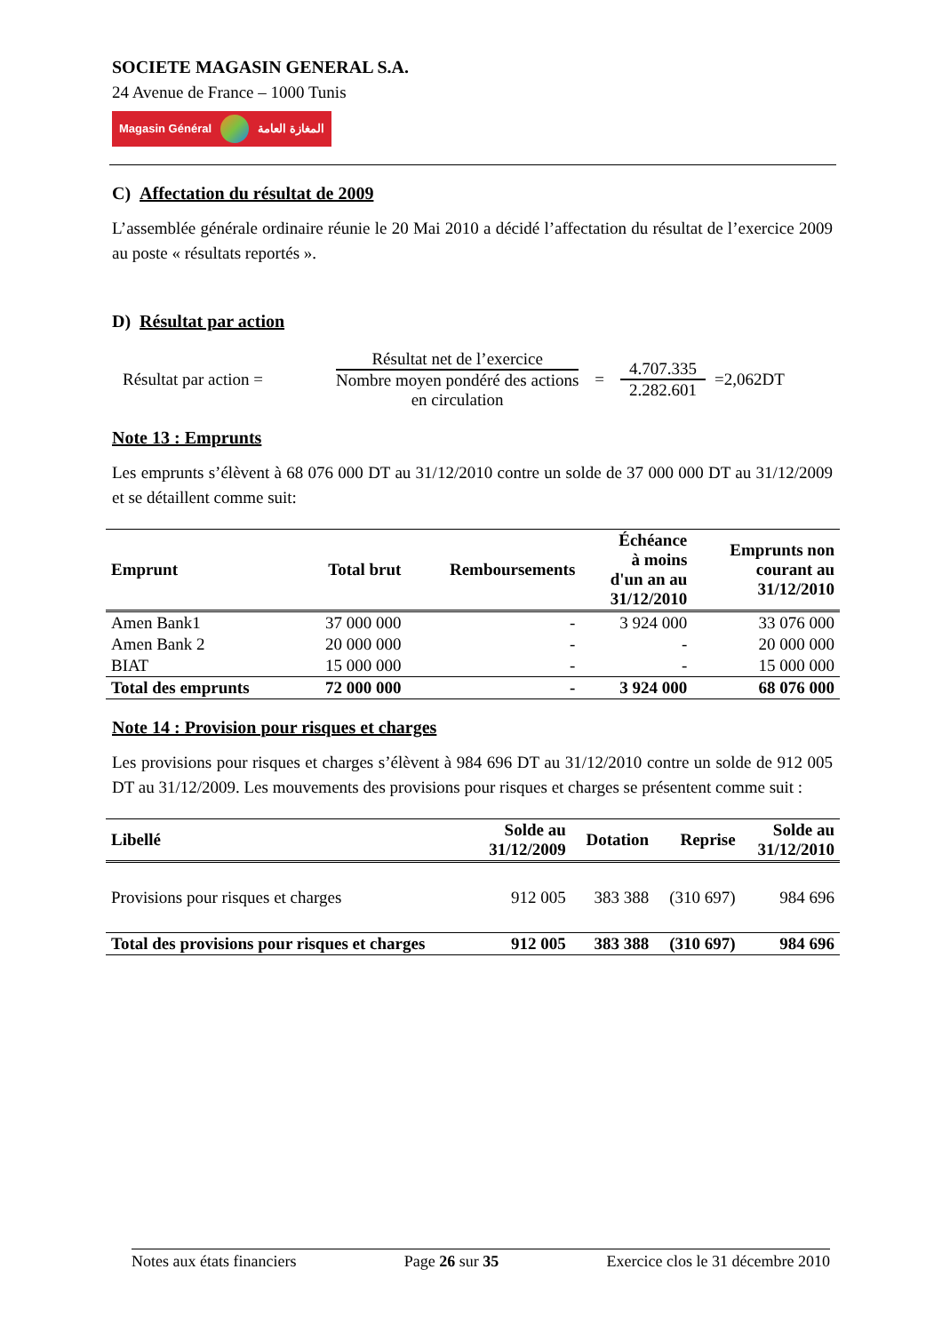SOCIETE MAGASIN GENERAL S.A.
24 Avenue de France – 1000 Tunis
Magasin Général المغازة العامة
C) Affectation du résultat de 2009
L’assemblée générale ordinaire réunie le 20 Mai 2010 a décidé l’affectation du résultat de l’exercice 2009 au poste « résultats reportés ».
D) Résultat par action
Résultat par action =
Résultat net de l’exercice
Nombre moyen pondéré des actions
en circulation
=
4.707.335
2.282.601
=2,062DT
Note 13 : Emprunts
Les emprunts s’élèvent à 68 076 000 DT au 31/12/2010 contre un solde de 37 000 000 DT au 31/12/2009 et se détaillent comme suit:
| Emprunt | Total brut | Remboursements | Échéance à moins d'un an au 31/12/2010 | Emprunts non courant au 31/12/2010 |
| --- | --- | --- | --- | --- |
| Amen Bank1 | 37 000 000 | - | 3 924 000 | 33 076 000 |
| Amen Bank 2 | 20 000 000 | - | - | 20 000 000 |
| BIAT | 15 000 000 | - | - | 15 000 000 |
| Total des emprunts | 72 000 000 | - | 3 924 000 | 68 076 000 |
Note 14 : Provision pour risques et charges
Les provisions pour risques et charges s’élèvent à 984 696 DT au 31/12/2010 contre un solde de 912 005 DT au 31/12/2009. Les mouvements des provisions pour risques et charges se présentent comme suit :
| Libellé | Solde au 31/12/2009 | Dotation | Reprise | Solde au 31/12/2010 |
| --- | --- | --- | --- | --- |
| Provisions pour risques et charges | 912 005 | 383 388 | (310 697) | 984 696 |
| Total des provisions pour risques et charges | 912 005 | 383 388 | (310 697) | 984 696 |
Notes aux états financiers Page 26 sur 35 Exercice clos le 31 décembre 2010